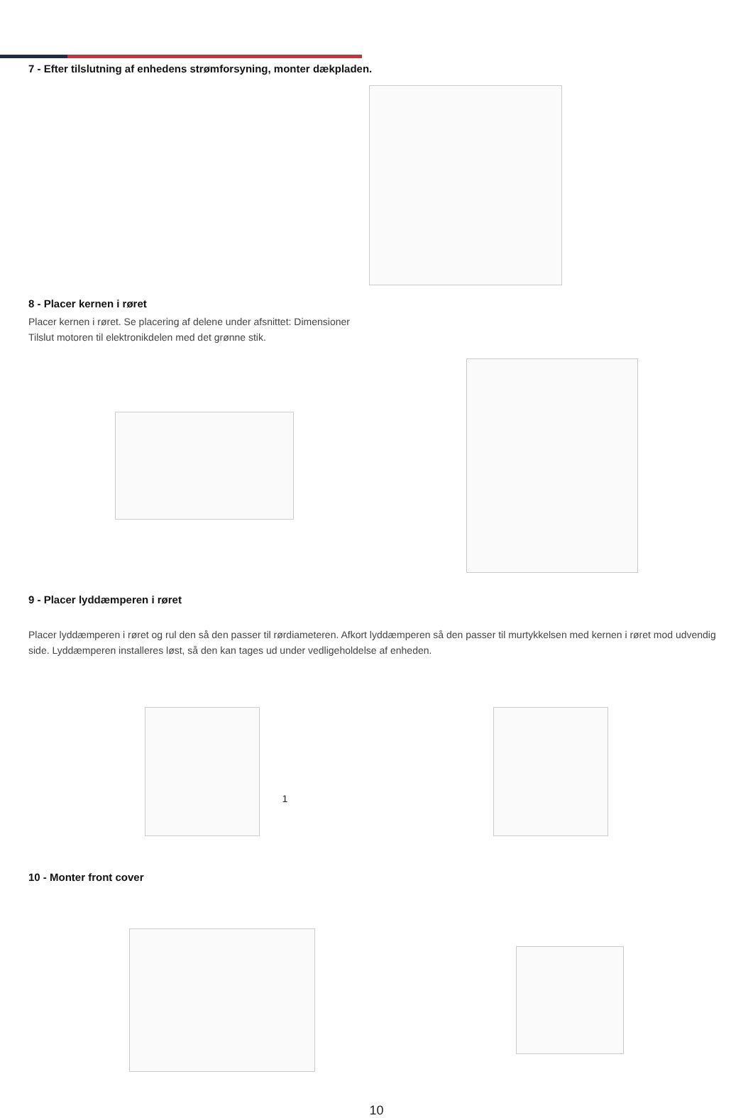7 - Efter tilslutning af enhedens strømforsyning, monter dækpladen.
8 - Placer kernen i røret
Placer kernen i røret. Se placering af delene under afsnittet: Dimensioner
Tilslut motoren til elektronikdelen med det grønne stik.
9 - Placer lyddæmperen i røret
Placer lyddæmperen i røret og rul den så den passer til rørdiameteren. Afkort lyddæmperen så den passer til murtykkelsen med kernen i røret mod udvendig side. Lyddæmperen installeres løst, så den kan tages ud under vedligeholdelse af enheden.
1
10 - Monter front cover
10